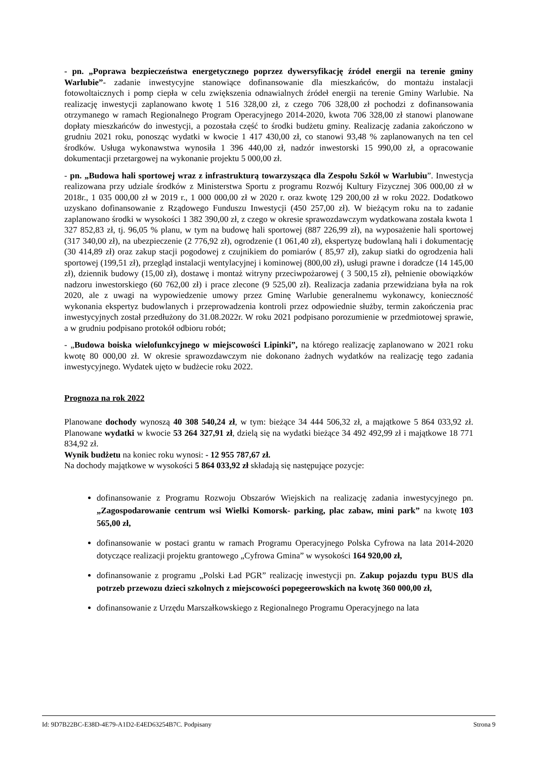- pn. „Poprawa bezpieczeństwa energetycznego poprzez dywersyfikację źródeł energii na terenie gminy Warlubie”- zadanie inwestycyjne stanowiące dofinansowanie dla mieszkańców, do montażu instalacji fotowoltaicznych i pomp ciepła w celu zwiększenia odnawialnych źródeł energii na terenie Gminy Warlubie. Na realizację inwestycji zaplanowano kwotę 1 516 328,00 zł, z czego 706 328,00 zł pochodzi z dofinansowania otrzymanego w ramach Regionalnego Program Operacyjnego 2014-2020, kwota 706 328,00 zł stanowi planowane dopłaty mieszkańców do inwestycji, a pozostała część to środki budżetu gminy. Realizację zadania zakończono w grudniu 2021 roku, ponosząc wydatki w kwocie 1 417 430,00 zł, co stanowi 93,48 % zaplanowanych na ten cel środków. Usługa wykonawstwa wynosiła 1 396 440,00 zł, nadzór inwestorski 15 990,00 zł, a opracowanie dokumentacji przetargowej na wykonanie projektu 5 000,00 zł.
- pn. „Budowa hali sportowej wraz z infrastrukturą towarzysząca dla Zespołu Szkół w Warlubiu”. Inwestycja realizowana przy udziale środków z Ministerstwa Sportu z programu Rozwój Kultury Fizycznej 306 000,00 zł w 2018r., 1 035 000,00 zł w 2019 r., 1 000 000,00 zł w 2020 r. oraz kwotę 129 200,00 zł w roku 2022. Dodatkowo uzyskano dofinansowanie z Rządowego Funduszu Inwestycji (450 257,00 zł). W bieżącym roku na to zadanie zaplanowano środki w wysokości 1 382 390,00 zł, z czego w okresie sprawozdawczym wydatkowana została kwota 1 327 852,83 zł, tj. 96,05 % planu, w tym na budowę hali sportowej (887 226,99 zł), na wyposażenie hali sportowej (317 340,00 zł), na ubezpieczenie (2 776,92 zł), ogrodzenie (1 061,40 zł), ekspertyzę budowlaną hali i dokumentację (30 414,89 zł) oraz zakup stacji pogodowej z czujnikiem do pomiarów ( 85,97 zł), zakup siatki do ogrodzenia hali sportowej (199,51 zł), przegląd instalacji wentylacyjnej i kominowej (800,00 zł), usługi prawne i doradcze (14 145,00 zł), dziennik budowy (15,00 zł), dostawę i montaż witryny przeciwpożarowej ( 3 500,15 zł), pełnienie obowiązków nadzoru inwestorskiego (60 762,00 zł) i prace zlecone (9 525,00 zł). Realizacja zadania przewidziana była na rok 2020, ale z uwagi na wypowiedzenie umowy przez Gminę Warlubie generalnemu wykonawcy, konieczność wykonania ekspertyz budowlanych i przeprowadzenia kontroli przez odpowiednie służby, termin zakończenia prac inwestycyjnych został przedłużony do 31.08.2022r. W roku 2021 podpisano porozumienie w przedmiotowej sprawie, a w grudniu podpisano protokół odbioru robót;
- „Budowa boiska wielofunkcyjnego w miejscowości Lipinki”, na którego realizację zaplanowano w 2021 roku kwotę 80 000,00 zł. W okresie sprawozdawczym nie dokonano żadnych wydatków na realizację tego zadania inwestycyjnego. Wydatek ujęto w budżecie roku 2022.
Prognoza na rok 2022
Planowane dochody wynoszą 40 308 540,24 zł, w tym: bieżące 34 444 506,32 zł, a majątkowe 5 864 033,92 zł. Planowane wydatki w kwocie 53 264 327,91 zł, dzielą się na wydatki bieżące 34 492 492,99 zł i majątkowe 18 771 834,92 zł.
Wynik budżetu na koniec roku wynosi: - 12 955 787,67 zł.
Na dochody majątkowe w wysokości 5 864 033,92 zł składają się następujące pozycje:
dofinansowanie z Programu Rozwoju Obszarów Wiejskich na realizację zadania inwestycyjnego pn. „Zagospodarowanie centrum wsi Wielki Komorsk- parking, plac zabaw, mini park” na kwotę 103 565,00 zł,
dofinansowanie w postaci grantu w ramach Programu Operacyjnego Polska Cyfrowa na lata 2014-2020 dotyczące realizacji projektu grantowego „Cyfrowa Gmina” w wysokości 164 920,00 zł,
dofinansowanie z programu „Polski Ład PGR” realizację inwestycji pn. Zakup pojazdu typu BUS dla potrzeb przewozu dzieci szkolnych z miejscowości popegeerowskich na kwotę 360 000,00 zł,
dofinansowanie z Urzędu Marszałkowskiego z Regionalnego Programu Operacyjnego na lata
Id: 9D7B22BC-E38D-4E79-A1D2-E4ED63254B7C. Podpisany Strona 9